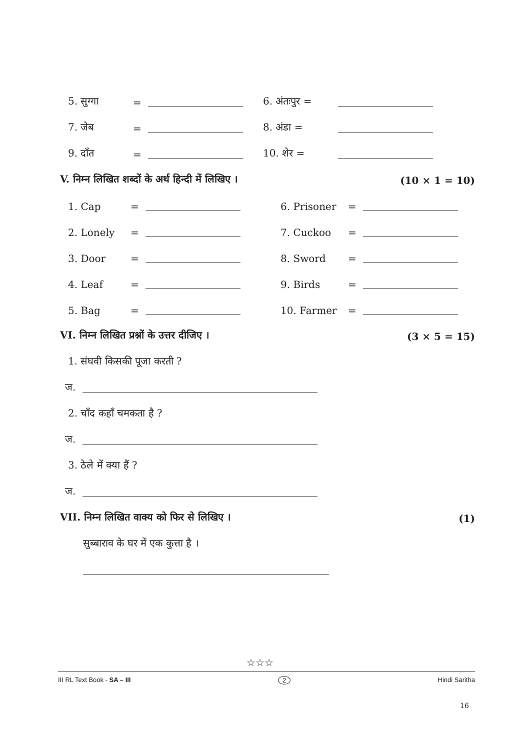5. सुग्गा = 6. अंतःपुर =
7. जेब = 8. अंडा =
9. दाँत = 10. शेर =
V. निम्न लिखित शब्दों के अर्थ हिन्दी में लिखिए । (10 × 1 = 10)
1. Cap = 6. Prisoner =
2. Lonely = 7. Cuckoo =
3. Door = 8. Sword =
4. Leaf = 9. Birds =
5. Bag = 10. Farmer =
VI. निम्न लिखित प्रश्नों के उत्तर दीजिए । (3 × 5 = 15)
1. संघवी किसकी पूजा करती ?
ज.
2. चाँद कहाँ चमकता है ?
ज.
3. ठेले में क्या हैं ?
ज.
VII. निम्न लिखित वाक्य को फिर से लिखिए । (1)
सुब्बाराव के घर में एक कुत्ता है ।
☆☆☆
III RL Text Book - SA – III 2 Hindi Saritha
16